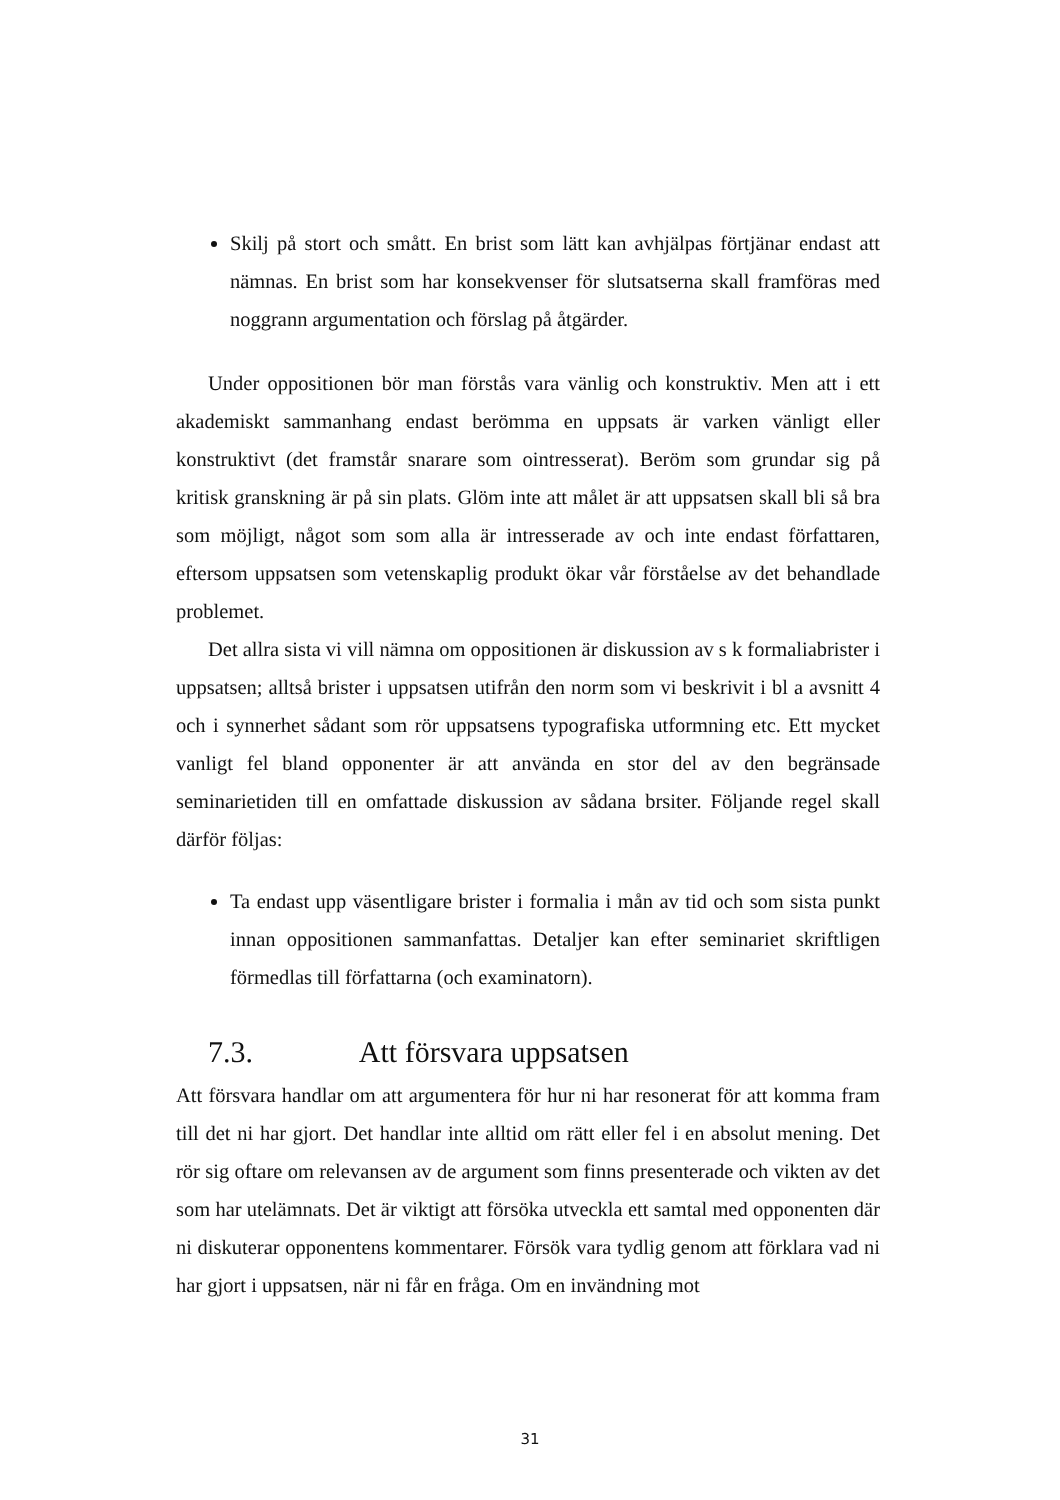Skilj på stort och smått. En brist som lätt kan avhjälpas förtjänar endast att nämnas. En brist som har konsekvenser för slutsatserna skall framföras med noggrann argumentation och förslag på åtgärder.
Under oppositionen bör man förstås vara vänlig och konstruktiv. Men att i ett akademiskt sammanhang endast berömma en uppsats är varken vänligt eller konstruktivt (det framstår snarare som ointresserat). Beröm som grundar sig på kritisk granskning är på sin plats. Glöm inte att målet är att uppsatsen skall bli så bra som möjligt, något som som alla är intresserade av och inte endast författaren, eftersom uppsatsen som vetenskaplig produkt ökar vår förståelse av det behandlade problemet.
Det allra sista vi vill nämna om oppositionen är diskussion av s k formaliabrister i uppsatsen; alltså brister i uppsatsen utifrån den norm som vi beskrivit i bl a avsnitt 4 och i synnerhet sådant som rör uppsatsens typografiska utformning etc. Ett mycket vanligt fel bland opponenter är att använda en stor del av den begränsade seminarietiden till en omfattade diskussion av sådana brsiter. Följande regel skall därför följas:
Ta endast upp väsentligare brister i formalia i mån av tid och som sista punkt innan oppositionen sammanfattas. Detaljer kan efter seminariet skriftligen förmedlas till författarna (och examinatorn).
7.3. Att försvara uppsatsen
Att försvara handlar om att argumentera för hur ni har resonerat för att komma fram till det ni har gjort. Det handlar inte alltid om rätt eller fel i en absolut mening. Det rör sig oftare om relevansen av de argument som finns presenterade och vikten av det som har utelämnats. Det är viktigt att försöka utveckla ett samtal med opponenten där ni diskuterar opponentens kommentarer. Försök vara tydlig genom att förklara vad ni har gjort i uppsatsen, när ni får en fråga. Om en invändning mot
31